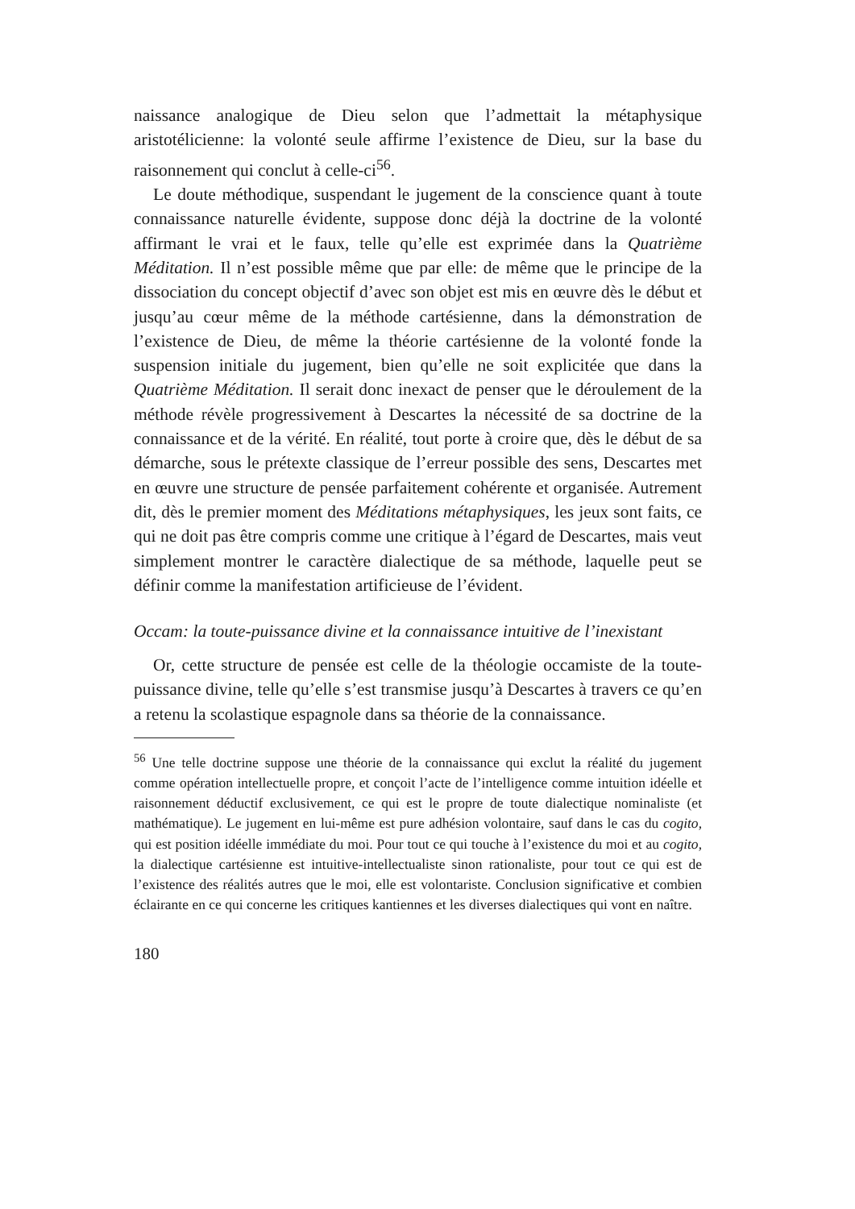naissance analogique de Dieu selon que l’admettait la métaphysique aristotélicienne: la volonté seule affirme l’existence de Dieu, sur la base du raisonnement qui conclut à celle-ci<sup>56</sup>.
Le doute méthodique, suspendant le jugement de la conscience quant à toute connaissance naturelle évidente, suppose donc déjà la doctrine de la volonté affirmant le vrai et le faux, telle qu’elle est exprimée dans la Quatrième Méditation. Il n’est possible même que par elle: de même que le principe de la dissociation du concept objectif d’avec son objet est mis en œuvre dès le début et jusqu’au cœur même de la méthode cartésienne, dans la démonstration de l’existence de Dieu, de même la théorie cartésienne de la volonté fonde la suspension initiale du jugement, bien qu’elle ne soit explicitée que dans la Quatrième Méditation. Il serait donc inexact de penser que le déroulement de la méthode révèle progressivement à Descartes la nécessité de sa doctrine de la connaissance et de la vérité. En réalité, tout porte à croire que, dès le début de sa démarche, sous le prétexte classique de l’erreur possible des sens, Descartes met en œuvre une structure de pensée parfaitement cohérente et organisée. Autrement dit, dès le premier moment des Méditations métaphysiques, les jeux sont faits, ce qui ne doit pas être compris comme une critique à l’égard de Descartes, mais veut simplement montrer le caractère dialectique de sa méthode, laquelle peut se définir comme la manifestation artificieuse de l’évident.
Occam: la toute-puissance divine et la connaissance intuitive de l’inexistant
Or, cette structure de pensée est celle de la théologie occamiste de la toute-puissance divine, telle qu’elle s’est transmise jusqu’à Descartes à travers ce qu’en a retenu la scolastique espagnole dans sa théorie de la connaissance.
<sup>56</sup> Une telle doctrine suppose une théorie de la connaissance qui exclut la réalité du jugement comme opération intellectuelle propre, et conçoit l’acte de l’intelligence comme intuition idéelle et raisonnement déductif exclusivement, ce qui est le propre de toute dialectique nominaliste (et mathématique). Le jugement en lui-même est pure adhésion volontaire, sauf dans le cas du cogito, qui est position idéelle immédiate du moi. Pour tout ce qui touche à l’existence du moi et au cogito, la dialectique cartésienne est intuitive-intellectualiste sinon rationaliste, pour tout ce qui est de l’existence des réalités autres que le moi, elle est volontariste. Conclusion significative et combien éclairante en ce qui concerne les critiques kantiennes et les diverses dialectiques qui vont en naître.
180